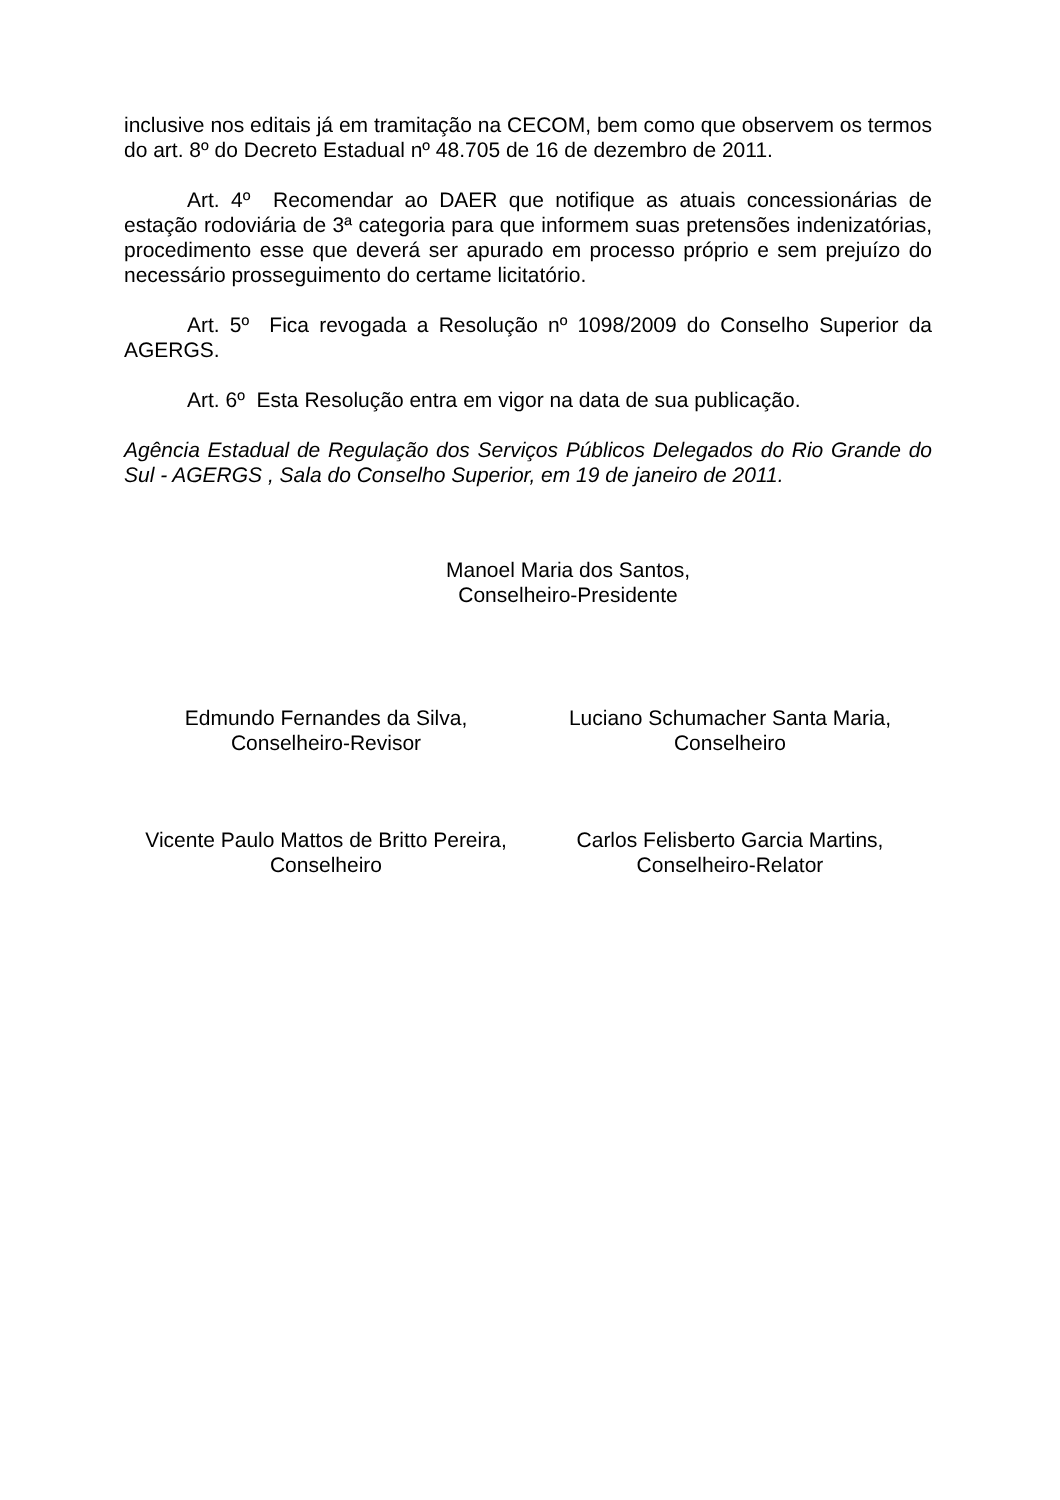inclusive nos editais já em tramitação na CECOM, bem como que observem os termos do art. 8º do Decreto Estadual nº 48.705 de 16 de dezembro de 2011.
Art. 4º Recomendar ao DAER que notifique as atuais concessionárias de estação rodoviária de 3ª categoria para que informem suas pretensões indenizatórias, procedimento esse que deverá ser apurado em processo próprio e sem prejuízo do necessário prosseguimento do certame licitatório.
Art. 5º Fica revogada a Resolução nº 1098/2009 do Conselho Superior da AGERGS.
Art. 6º Esta Resolução entra em vigor na data de sua publicação.
Agência Estadual de Regulação dos Serviços Públicos Delegados do Rio Grande do Sul - AGERGS , Sala do Conselho Superior, em 19 de janeiro de 2011.
Manoel Maria dos Santos,
Conselheiro-Presidente
Edmundo Fernandes da Silva,
Conselheiro-Revisor
Luciano Schumacher Santa Maria,
Conselheiro
Vicente Paulo Mattos de Britto Pereira,
Conselheiro
Carlos Felisberto Garcia Martins,
Conselheiro-Relator